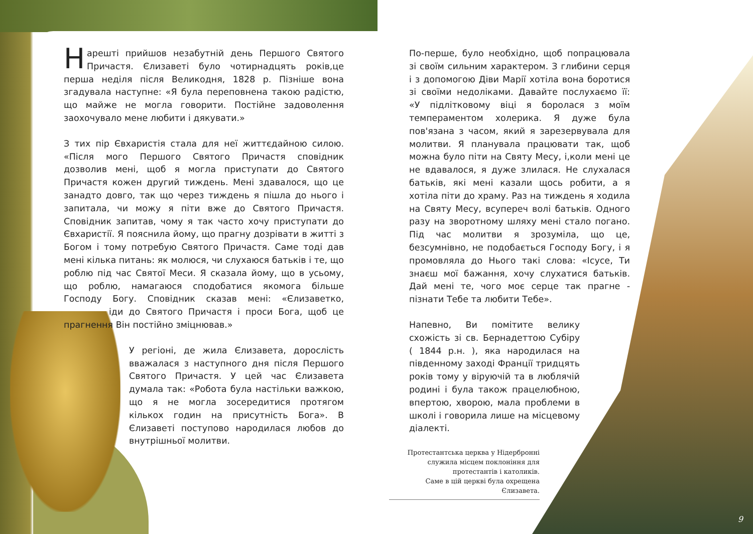Нарешті прийшов незабутній день Першого Святого Причастя. Єлизаветі було чотирнадцять років,це перша неділя після Великодня, 1828 р. Пізніше вона згадувала наступне: «Я була переповнена такою радістю, що майже не могла говорити. Постійне задоволення заохочувало мене любити і дякувати.»
З тих пір Євхаристія стала для неї життєдайною силою. «Після мого Першого Святого Причастя сповідник дозволив мені, щоб я могла приступати до Святого Причастя кожен другий тиждень. Мені здавалося, що це занадто довго, так що через тиждень я пішла до нього і запитала, чи можу я піти вже до Святого Причастя. Сповідник запитав, чому я так часто хочу приступати до Євхаристії. Я пояснила йому, що прагну дозрівати в житті з Богом і тому потребую Святого Причастя. Саме тоді дав мені кілька питань: як молюся, чи слухаюся батьків і те, що роблю під час Святої Меси. Я сказала йому, що в усьому, що роблю, намагаюся сподобатися якомога більше Господу Богу. Сповідник сказав мені: «Єлизаветко, іди до Святого Причастя і проси Бога, щоб це прагнення Він постійно зміцнював.»
У регіоні, де жила Єлизавета, дорослість вважалася з наступного дня після Першого Святого Причастя. У цей час Єлизавета думала так: «Робота була настільки важкою, що я не могла зосередитися протягом кількох годин на присутність Бога». В Єлизаветі поступово народилася любов до внутрішньої молитви.
По-перше, було необхідно, щоб попрацювала зі своїм сильним характером. З глибини серця і з допомогою Діви Марії хотіла вона боротися зі своїми недоліками. Давайте послухаємо її: «У підлітковому віці я боролася з моїм темпераментом холерика. Я дуже була пов'язана з часом, який я зарезервувала для молитви. Я планувала працювати так, щоб можна було піти на Святу Месу, і,коли мені це не вдавалося, я дуже злилася. Не слухалася батьків, які мені казали щось робити, а я хотіла піти до храму. Раз на тиждень я ходила на Святу Месу, всупереч волі батьків. Одного разу на зворотному шляху мені стало погано. Під час молитви я зрозуміла, що це, безсумнівно, не подобається Господу Богу, і я промовляла до Нього такі слова: «Ісусе, Ти знаєш мої бажання, хочу слухатися батьків. Дай мені те, чого моє серце так прагне - пізнати Тебе та любити Тебе».
Напевно, Ви помітите велику схожість зі св. Бернадеттою Субіру ( 1844 р.н. ), яка народилася на південному заході Франції тридцять років тому у віруючій та в люблячій родині і була також працелюбною, впертою, хворою, мала проблеми в школі і говорила лише на місцевому діалекті.
Протестантська церква у Нідербронні
служила місцем поклоніння для
протестантів і католиків.
Саме в цій церкві була охрещена Єлизавета.
9